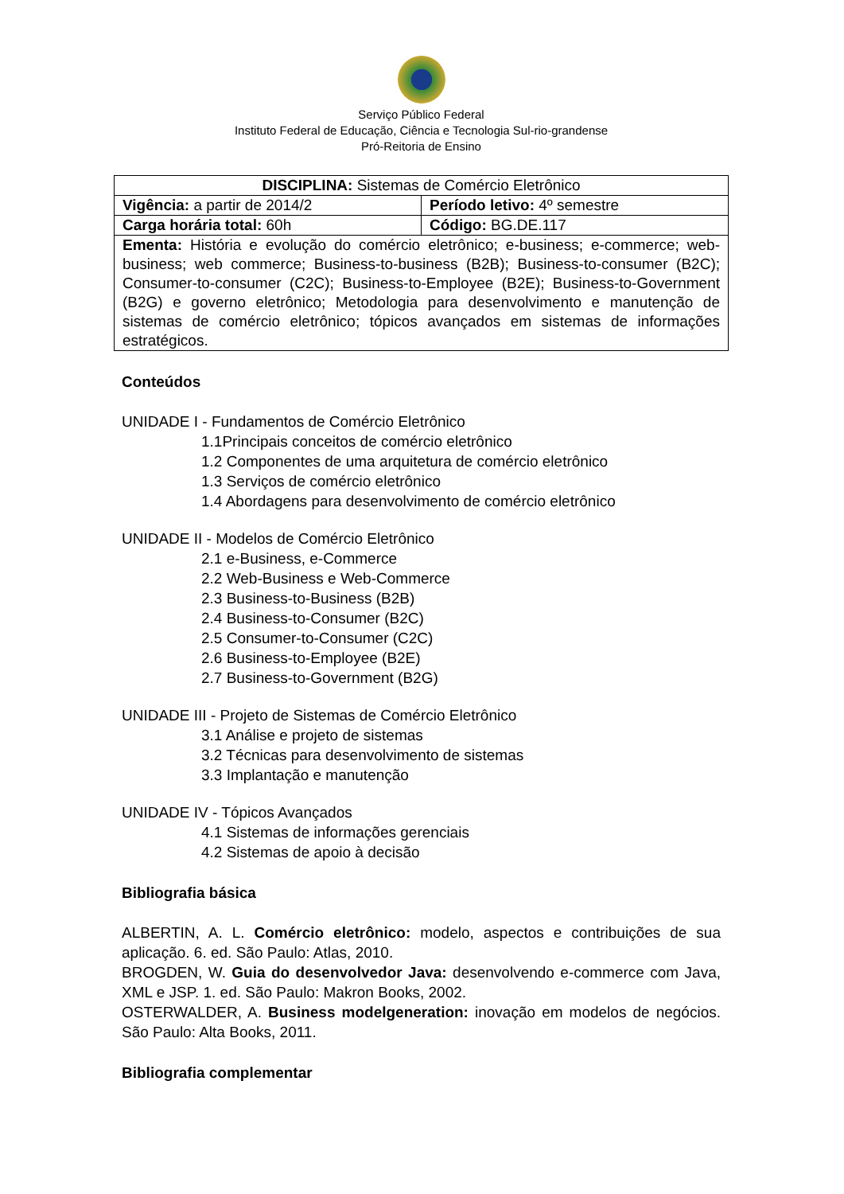Serviço Público Federal
Instituto Federal de Educação, Ciência e Tecnologia Sul-rio-grandense
Pró-Reitoria de Ensino
| DISCIPLINA: Sistemas de Comércio Eletrônico | |
| Vigência: a partir de 2014/2 | Período letivo: 4º semestre |
| Carga horária total: 60h | Código: BG.DE.117 |
| Ementa: História e evolução do comércio eletrônico; e-business; e-commerce; web-business; web commerce; Business-to-business (B2B); Business-to-consumer (B2C); Consumer-to-consumer (C2C); Business-to-Employee (B2E); Business-to-Government (B2G) e governo eletrônico; Metodologia para desenvolvimento e manutenção de sistemas de comércio eletrônico; tópicos avançados em sistemas de informações estratégicos. | |
Conteúdos
UNIDADE I - Fundamentos de Comércio Eletrônico
1.1Principais conceitos de comércio eletrônico
1.2 Componentes de uma arquitetura de comércio eletrônico
1.3 Serviços de comércio eletrônico
1.4 Abordagens para desenvolvimento de comércio eletrônico
UNIDADE II - Modelos de Comércio Eletrônico
2.1 e-Business, e-Commerce
2.2 Web-Business e Web-Commerce
2.3 Business-to-Business (B2B)
2.4 Business-to-Consumer (B2C)
2.5 Consumer-to-Consumer (C2C)
2.6 Business-to-Employee (B2E)
2.7 Business-to-Government (B2G)
UNIDADE III - Projeto de Sistemas de Comércio Eletrônico
3.1 Análise e projeto de sistemas
3.2 Técnicas para desenvolvimento de sistemas
3.3 Implantação e manutenção
UNIDADE IV - Tópicos Avançados
4.1 Sistemas de informações gerenciais
4.2 Sistemas de apoio à decisão
Bibliografia básica
ALBERTIN, A. L. Comércio eletrônico: modelo, aspectos e contribuições de sua aplicação. 6. ed. São Paulo: Atlas, 2010.
BROGDEN, W. Guia do desenvolvedor Java: desenvolvendo e-commerce com Java, XML e JSP. 1. ed. São Paulo: Makron Books, 2002.
OSTERWALDER, A. Business modelgeneration: inovação em modelos de negócios. São Paulo: Alta Books, 2011.
Bibliografia complementar